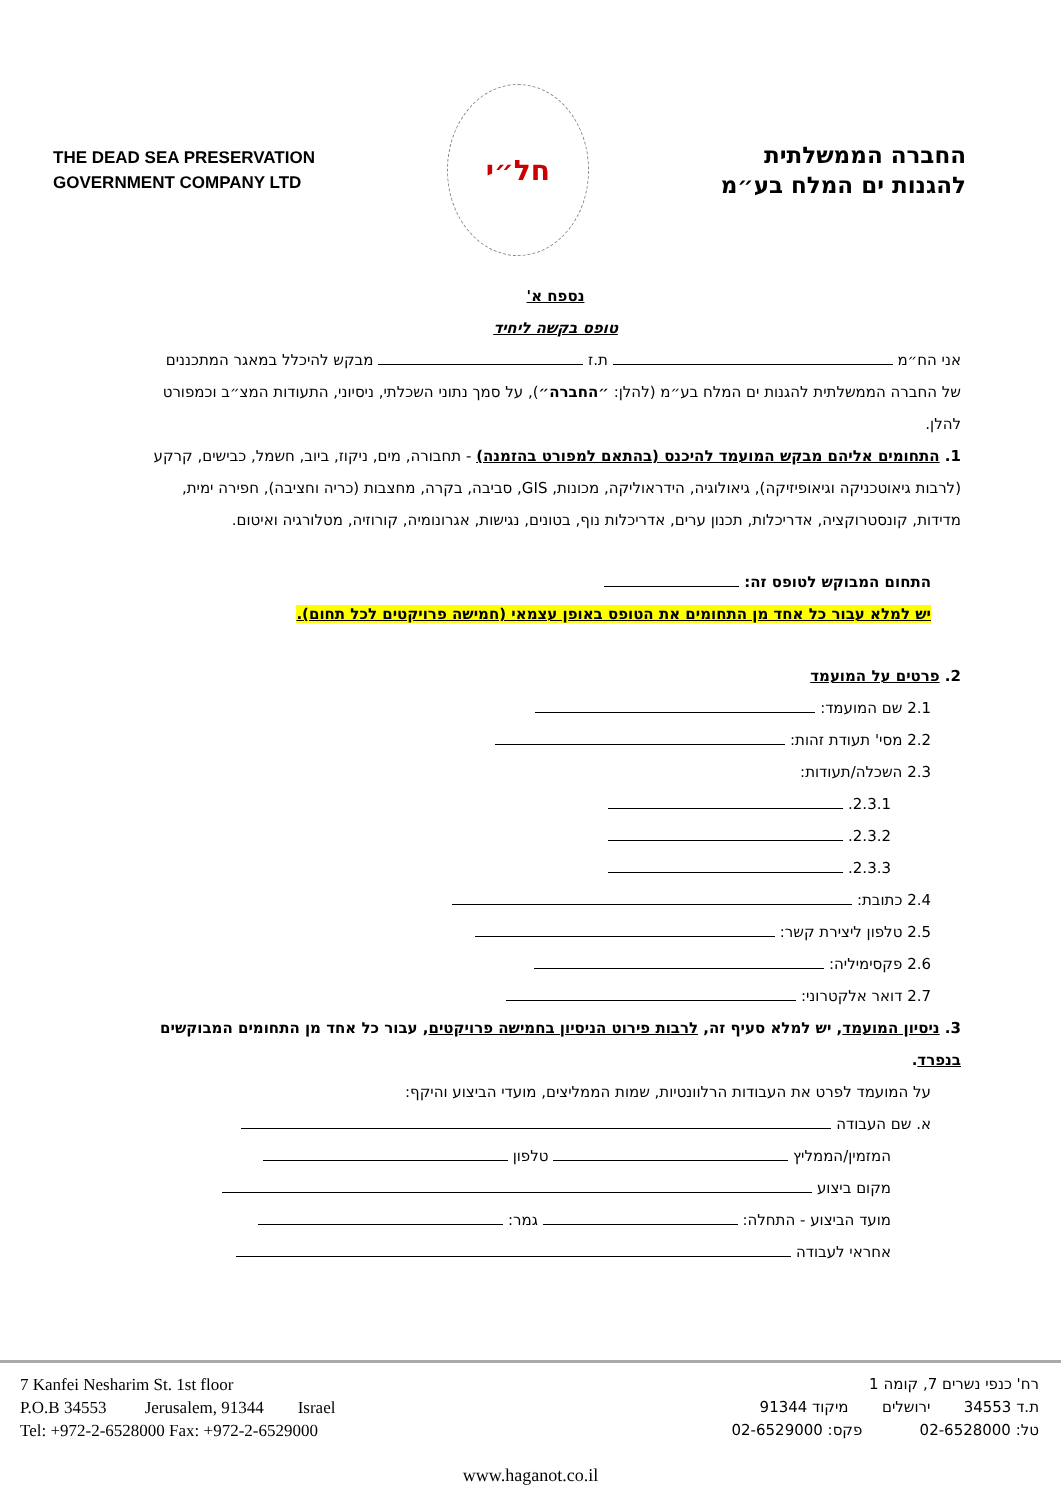THE DEAD SEA PRESERVATION
GOVERNMENT COMPANY LTD
חל״י
החברה הממשלתית
להגנות ים המלח בע״מ
נספח א'
טופס בקשה ליחיד
אני הח״מ ת.ז מבקש להיכלל במאגר המתכננים של החברה הממשלתית להגנות ים המלח בע״מ (להלן: ״החברה״), על סמך נתוני השכלתי, ניסיוני, התעודות המצ״ב וכמפורט להלן.
1. התחומים אליהם מבקש המועמד להיכנס (בהתאם למפורט בהזמנה) - תחבורה, מים, ניקוז, ביוב, חשמל, כבישים, קרקע (לרבות גיאוטכניקה וגיאופיזיקה), גיאולוגיה, הידראוליקה, מכונות, GIS, סביבה, בקרה, מחצבות (כריה וחציבה), חפירה ימית, מדידות, קונסטרוקציה, אדריכלות, תכנון ערים, אדריכלות נוף, בטונים, נגישות, אגרונומיה, קורוזיה, מטלורגיה ואיטום.
התחום המבוקש לטופס זה:
יש למלא עבור כל אחד מן התחומים את הטופס באופן עצמאי (חמישה פרויקטים לכל תחום).
2. פרטים על המועמד
2.1 שם המועמד:
2.2 מסי' תעודת זהות:
2.3 השכלה/תעודות:
2.3.1.
2.3.2.
2.3.3.
2.4 כתובת:
2.5 טלפון ליצירת קשר:
2.6 פקסימיליה:
2.7 דואר אלקטרוני:
3. ניסיון המועמד, יש למלא סעיף זה, לרבות פירוט הניסיון בחמישה פרויקטים, עבור כל אחד מן התחומים המבוקשים בנפרד.
על המועמד לפרט את העבודות הרלוונטיות, שמות הממליצים, מועדי הביצוע והיקף:
א. שם העבודה
המזמין/הממליץ טלפון
מקום ביצוע
מועד הביצוע - התחלה: גמר:
אחראי לעבודה
7 Kanfei Nesharim St. 1st floor
P.O.B 34553 Jerusalem, 91344 Israel
Tel: +972-2-6528000 Fax: +972-2-6529000
רח' כנפי נשרים 7, קומה 1
ת.ד 34553 ירושלים מיקוד 91344
טל: 02-6528000 פקס: 02-6529000
www.haganot.co.il